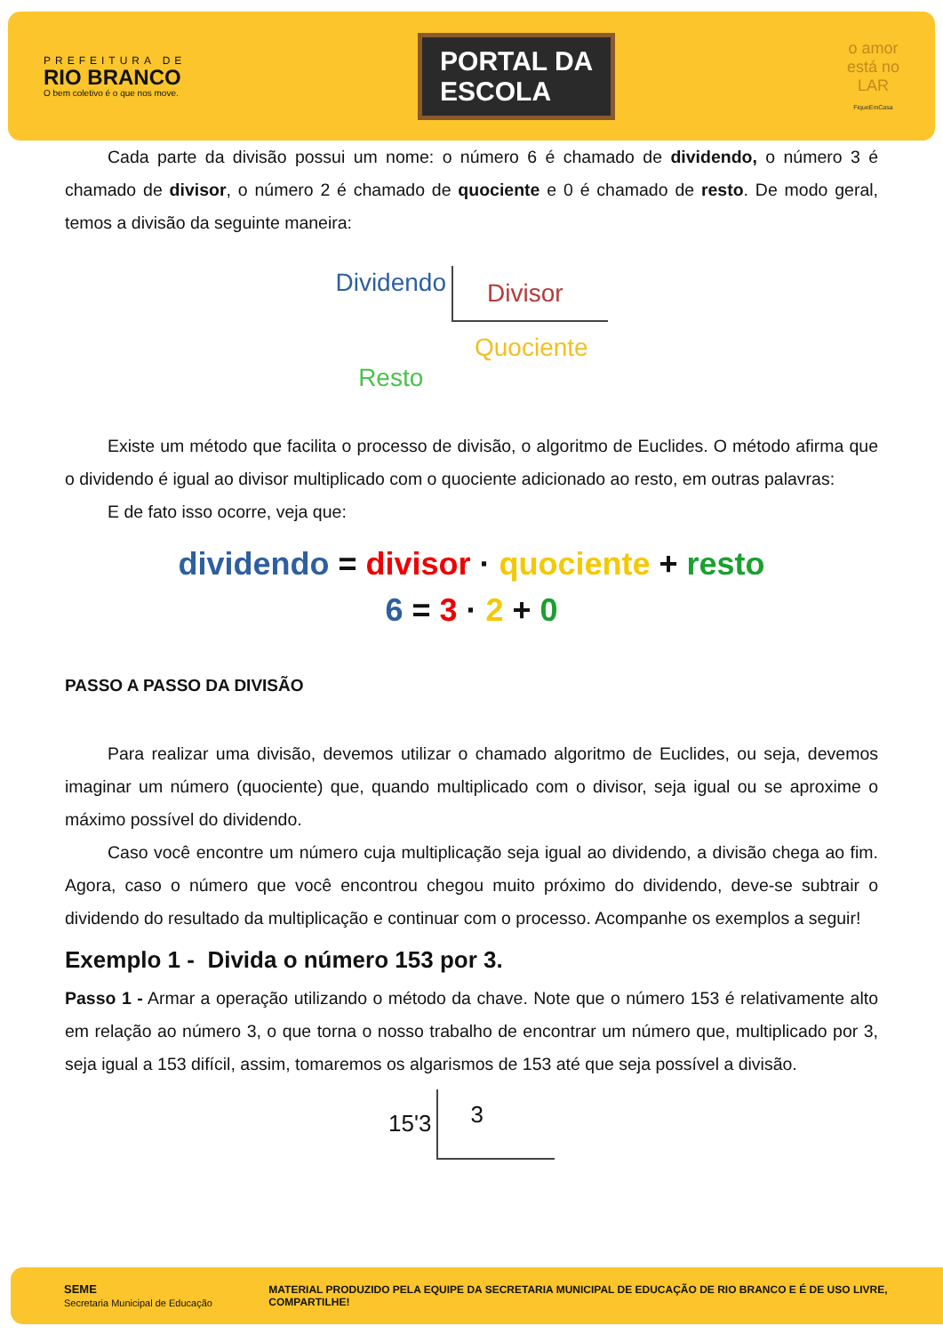PREFEITURA DE
RIO BRANCO
O bem coletivo é o que nos move.
PORTAL DA
ESCOLA
o amor
está no
LAR
FiqueEmCasa
Cada parte da divisão possui um nome: o número 6 é chamado de dividendo, o número 3 é chamado de divisor, o número 2 é chamado de quociente e 0 é chamado de resto. De modo geral, temos a divisão da seguinte maneira:
Dividendo
Resto
Divisor
Quociente
Existe um método que facilita o processo de divisão, o algoritmo de Euclides. O método afirma que o dividendo é igual ao divisor multiplicado com o quociente adicionado ao resto, em outras palavras:
E de fato isso ocorre, veja que:
dividendo = divisor · quociente + resto
6 = 3 · 2 + 0
PASSO A PASSO DA DIVISÃO
Para realizar uma divisão, devemos utilizar o chamado algoritmo de Euclides, ou seja, devemos imaginar um número (quociente) que, quando multiplicado com o divisor, seja igual ou se aproxime o máximo possível do dividendo.
Caso você encontre um número cuja multiplicação seja igual ao dividendo, a divisão chega ao fim. Agora, caso o número que você encontrou chegou muito próximo do dividendo, deve-se subtrair o dividendo do resultado da multiplicação e continuar com o processo. Acompanhe os exemplos a seguir!
Exemplo 1 - Divida o número 153 por 3.
Passo 1 - Armar a operação utilizando o método da chave. Note que o número 153 é relativamente alto em relação ao número 3, o que torna o nosso trabalho de encontrar um número que, multiplicado por 3, seja igual a 153 difícil, assim, tomaremos os algarismos de 153 até que seja possível a divisão.
15'3
3
SEME
Secretaria Municipal de Educação
MATERIAL PRODUZIDO PELA EQUIPE DA SECRETARIA MUNICIPAL DE EDUCAÇÃO DE RIO BRANCO E É DE USO LIVRE, COMPARTILHE!